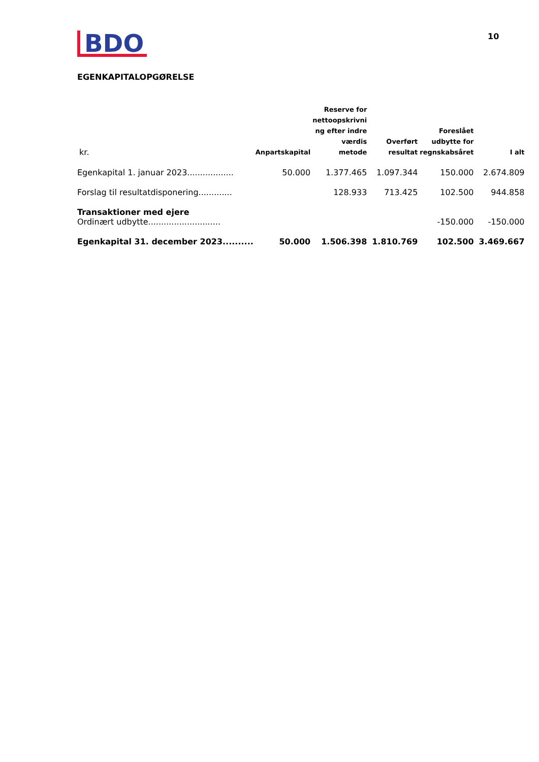BDO
10
EGENKAPITALOPGØRELSE
| kr. | Anpartskapital | Reserve for nettoopskrivni ng efter indre værdis metode | Overført resultat | Foreslået udbytte for regnskabsåret | I alt |
| --- | --- | --- | --- | --- | --- |
| Egenkapital 1. januar 2023.................. | 50.000 | 1.377.465 | 1.097.344 | 150.000 | 2.674.809 |
| Forslag til resultatdisponering............. | | 128.933 | 713.425 | 102.500 | 944.858 |
| Transaktioner med ejere | | | | | |
| Ordinært udbytte............................ | | | | -150.000 | -150.000 |
| Egenkapital 31. december 2023.......... | 50.000 | 1.506.398 | 1.810.769 | 102.500 | 3.469.667 |